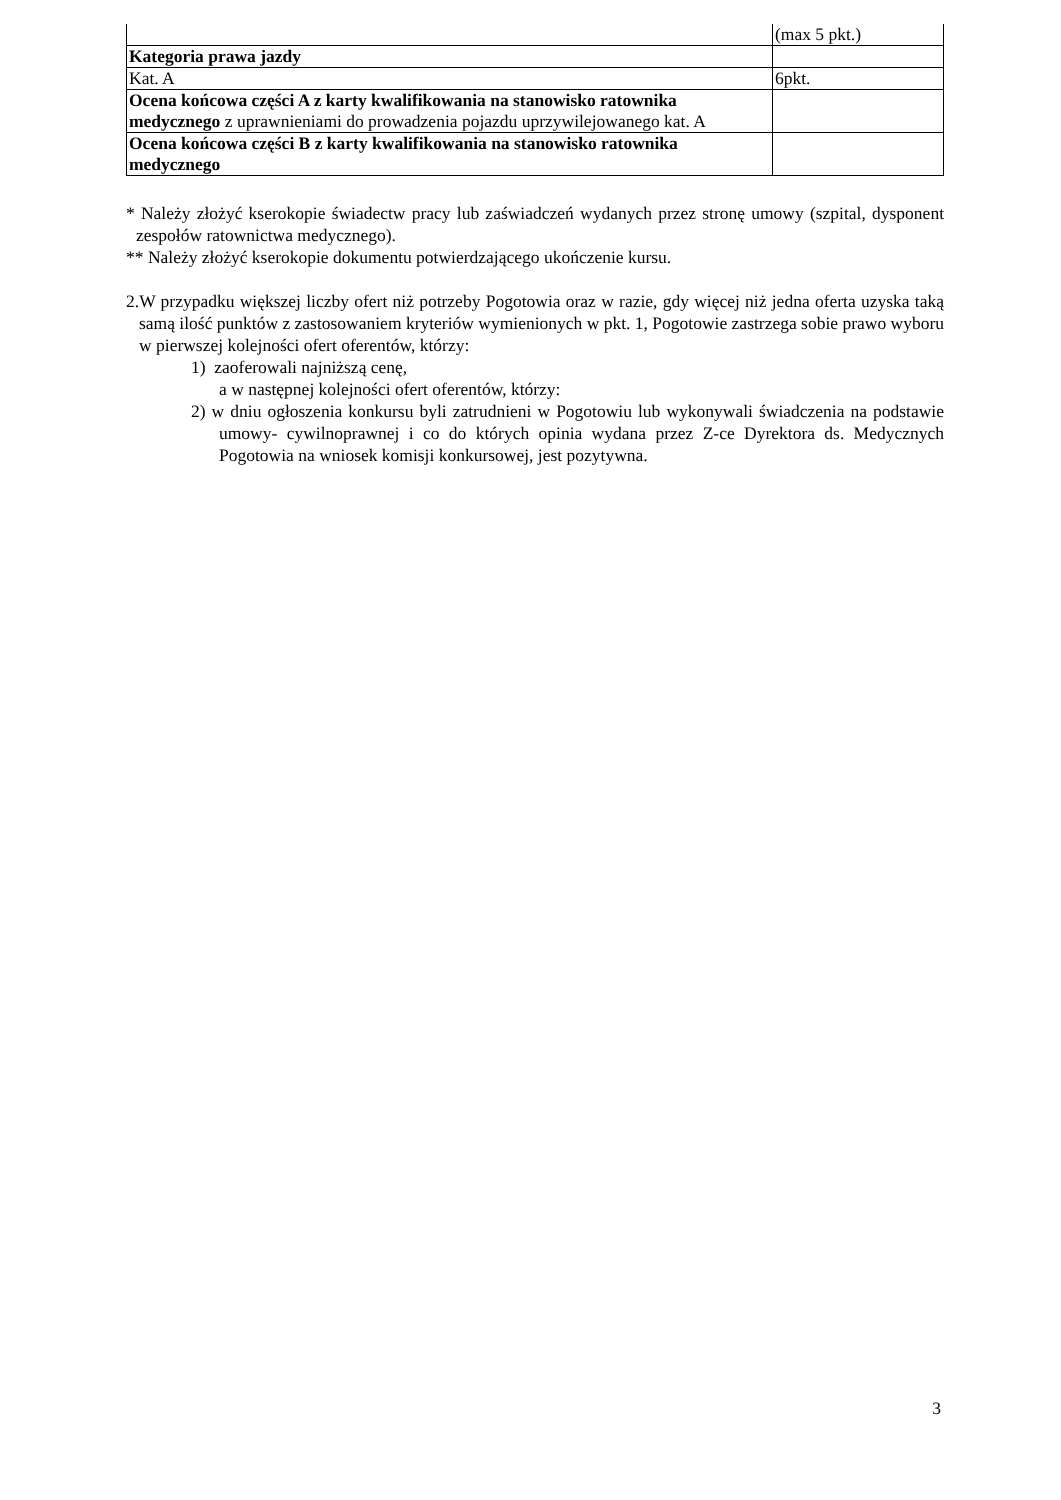| | (max 5 pkt.) |
| Kategoria prawa jazdy | |
| Kat. A | 6pkt. |
| Ocena końcowa części A z karty kwalifikowania na stanowisko ratownika medycznego z uprawnieniami do prowadzenia pojazdu uprzywilejowanego kat. A | |
| Ocena końcowa części B z karty kwalifikowania na stanowisko ratownika medycznego | |
* Należy złożyć kserokopie świadectw pracy lub zaświadczeń wydanych przez stronę umowy (szpital, dysponent zespołów ratownictwa medycznego).
** Należy złożyć kserokopie dokumentu potwierdzającego ukończenie kursu.
2.W przypadku większej liczby ofert niż potrzeby Pogotowia oraz w razie, gdy więcej niż jedna oferta uzyska taką samą ilość punktów z zastosowaniem kryteriów wymienionych w pkt. 1, Pogotowie zastrzega sobie prawo wyboru w pierwszej kolejności ofert oferentów, którzy:
1) zaoferowali najniższą cenę,
a w następnej kolejności ofert oferentów, którzy:
2) w dniu ogłoszenia konkursu byli zatrudnieni w Pogotowiu lub wykonywali świadczenia na podstawie umowy- cywilnoprawnej i co do których opinia wydana przez Z-ce Dyrektora ds. Medycznych Pogotowia na wniosek komisji konkursowej, jest pozytywna.
3